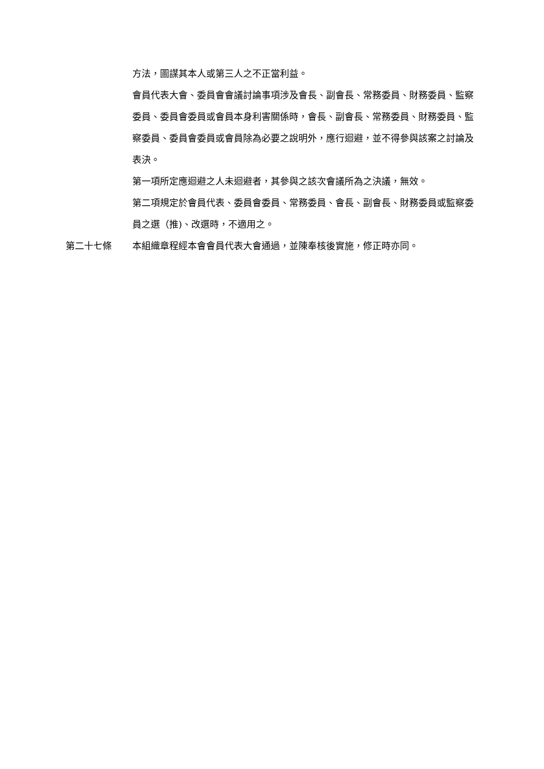方法，圖謀其本人或第三人之不正當利益。
會員代表大會、委員會會議討論事項涉及會長、副會長、常務委員、財務委員、監察委員、委員會委員或會員本身利害關係時，會長、副會長、常務委員、財務委員、監察委員、委員會委員或會員除為必要之說明外，應行迴避，並不得參與該案之討論及表決。
第一項所定應迴避之人未迴避者，其參與之該次會議所為之決議，無效。
第二項規定於會員代表、委員會委員、常務委員、會長、副會長、財務委員或監察委員之選（推)、改選時，不適用之。
第二十七條 本組織章程經本會會員代表大會通過，並陳奉核後實施，修正時亦同。